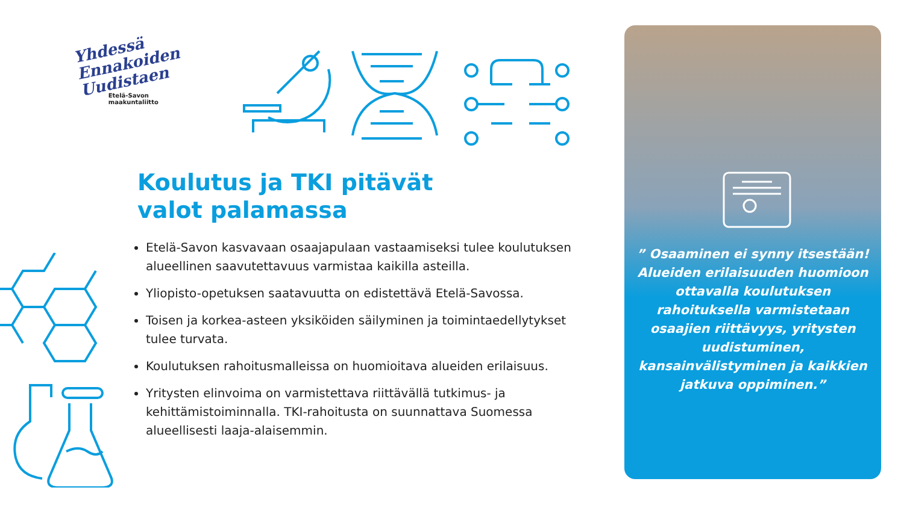Yhdessä
Ennakoiden
Uudistaen
Etelä-Savon
maakuntaliitto
Koulutus ja TKI pitävät
valot palamassa
Etelä-Savon kasvavaan osaajapulaan vastaamiseksi tulee koulutuksen alueellinen saavutettavuus varmistaa kaikilla asteilla.
Yliopisto-opetuksen saatavuutta on edistettävä Etelä-Savossa.
Toisen ja korkea-asteen yksiköiden säilyminen ja toimintaedellytykset tulee turvata.
Koulutuksen rahoitusmalleissa on huomioitava alueiden erilaisuus.
Yritysten elinvoima on varmistettava riittävällä tutkimus- ja kehittämistoiminnalla. TKI-rahoitusta on suunnattava Suomessa alueellisesti laaja-alaisemmin.
” Osaaminen ei synny itsestään! Alueiden erilaisuuden huomioon ottavalla koulutuksen rahoituksella varmistetaan osaajien riittävyys, yritysten uudistuminen, kansainvälistyminen ja kaikkien jatkuva oppiminen.”